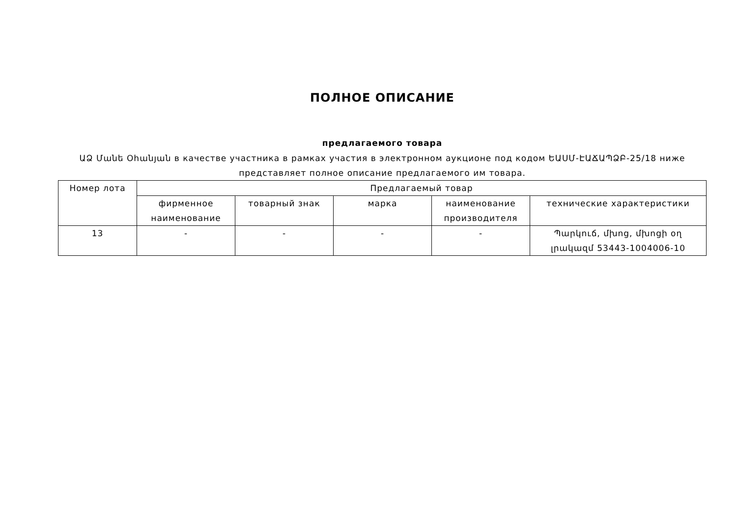ПОЛНОЕ ОПИСАНИЕ
предлагаемого товара
ԱՁ Մանե Օհանյան в качестве участника в рамках участия в электронном аукционе под кодом ԵԱՍՄ-ԷԱՃԱՊՁԲ-25/18 ниже представляет полное описание предлагаемого им товара.
| Номер лота | Предлагаемый товар | | | | |
| --- | --- | --- | --- | --- | --- |
| | фирменное наименование | товарный знак | марка | наименование производителя | технические характеристики |
| 13 | - | - | - | - | Պարկուճ, մխոց, մխոցի օղ լրակազմ 53443-1004006-10 |